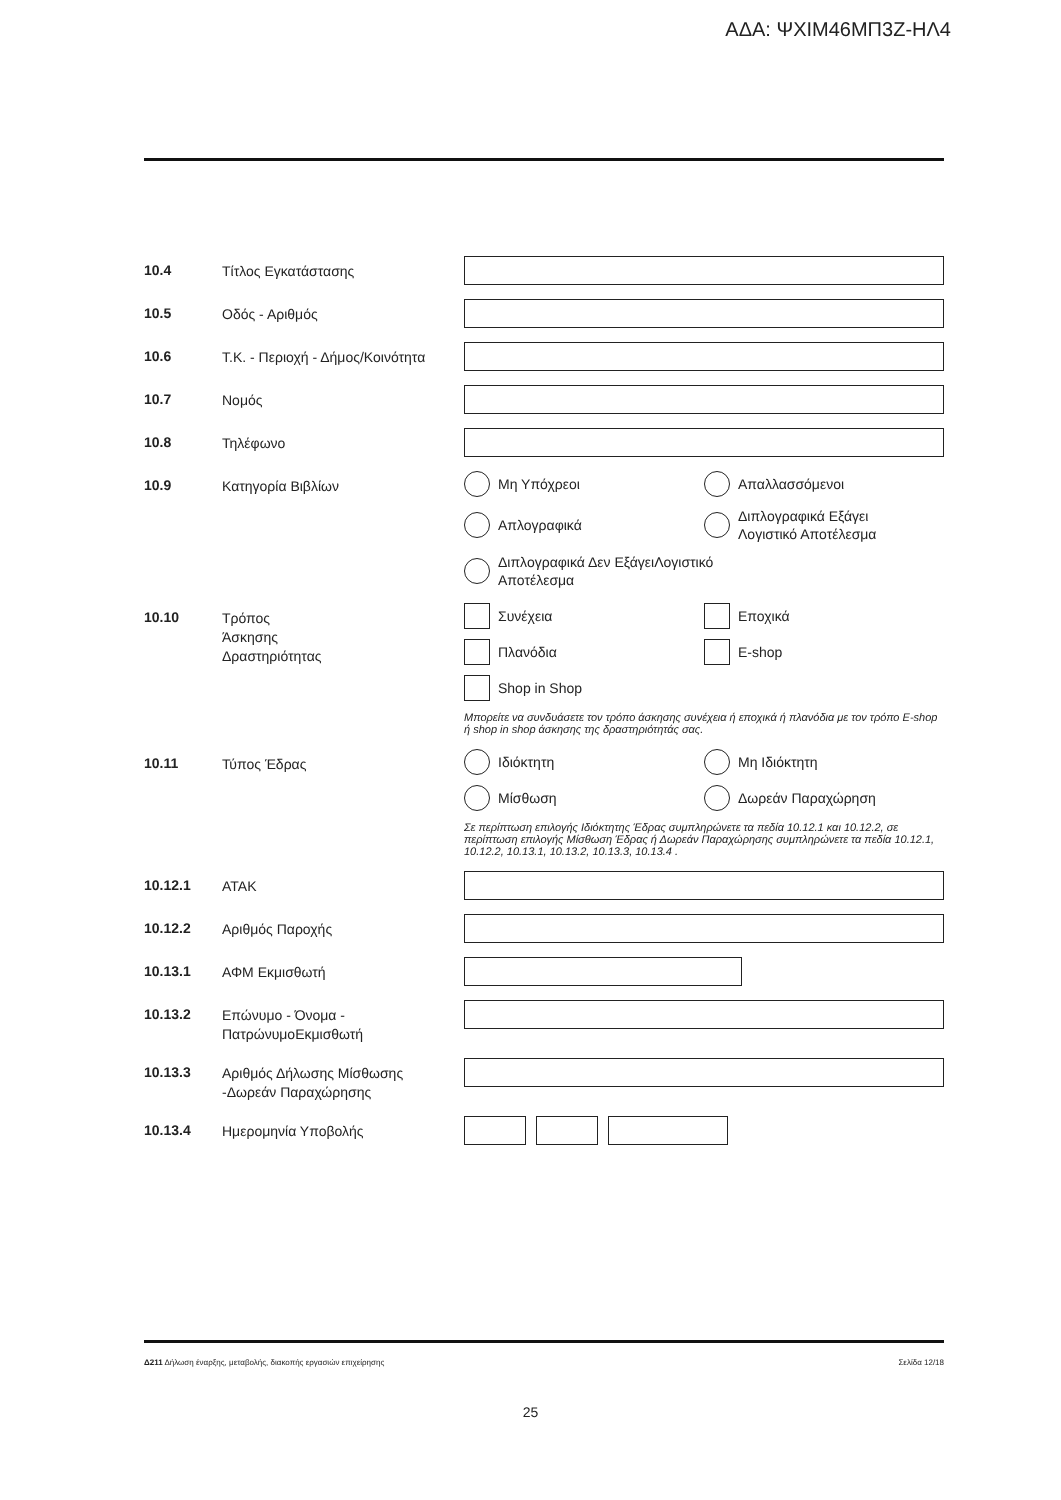ΑΔΑ: ΨΧΙΜ46ΜΠ3Ζ-ΗΛ4
10.4
Τίτλος Εγκατάστασης
10.5
Οδός - Αριθμός
10.6
Τ.Κ. - Περιοχή - Δήμος/Κοινότητα
10.7
Νομός
10.8
Τηλέφωνο
10.9
Κατηγορία Βιβλίων
Μη Υπόχρεοι
Απαλλασσόμενοι
Απλογραφικά
Διπλογραφικά Εξάγει
Λογιστικό Αποτέλεσμα
Διπλογραφικά Δεν ΕξάγειΛογιστικό
Αποτέλεσμα
10.10
Τρόπος
Άσκησης
Δραστηριότητας
Συνέχεια
Εποχικά
Πλανόδια
E-shop
Shop in Shop
Μπορείτε να συνδυάσετε τον τρόπο άσκησης συνέχεια ή εποχικά ή πλανόδια με τον τρόπο E-shop ή shop in shop άσκησης της δραστηριότητάς σας.
10.11
Τύπος Έδρας
Ιδιόκτητη
Μη Ιδιόκτητη
Μίσθωση
Δωρεάν Παραχώρηση
Σε περίπτωση επιλογής Ιδιόκτητης Έδρας συμπληρώνετε τα πεδία 10.12.1 και 10.12.2, σε περίπτωση επιλογής Μίσθωση Έδρας ή Δωρεάν Παραχώρησης συμπληρώνετε τα πεδία 10.12.1, 10.12.2, 10.13.1, 10.13.2, 10.13.3, 10.13.4 .
10.12.1
ΑΤΑΚ
10.12.2
Αριθμός Παροχής
10.13.1
ΑΦΜ Εκμισθωτή
10.13.2
Επώνυμο - Όνομα -
ΠατρώνυμοΕκμισθωτή
10.13.3
Αριθμός Δήλωσης Μίσθωσης
-Δωρεάν Παραχώρησης
10.13.4
Ημερομηνία Υποβολής
Δ211 Δήλωση έναρξης, μεταβολής, διακοπής εργασιών επιχείρησης Σελίδα 12/18
25